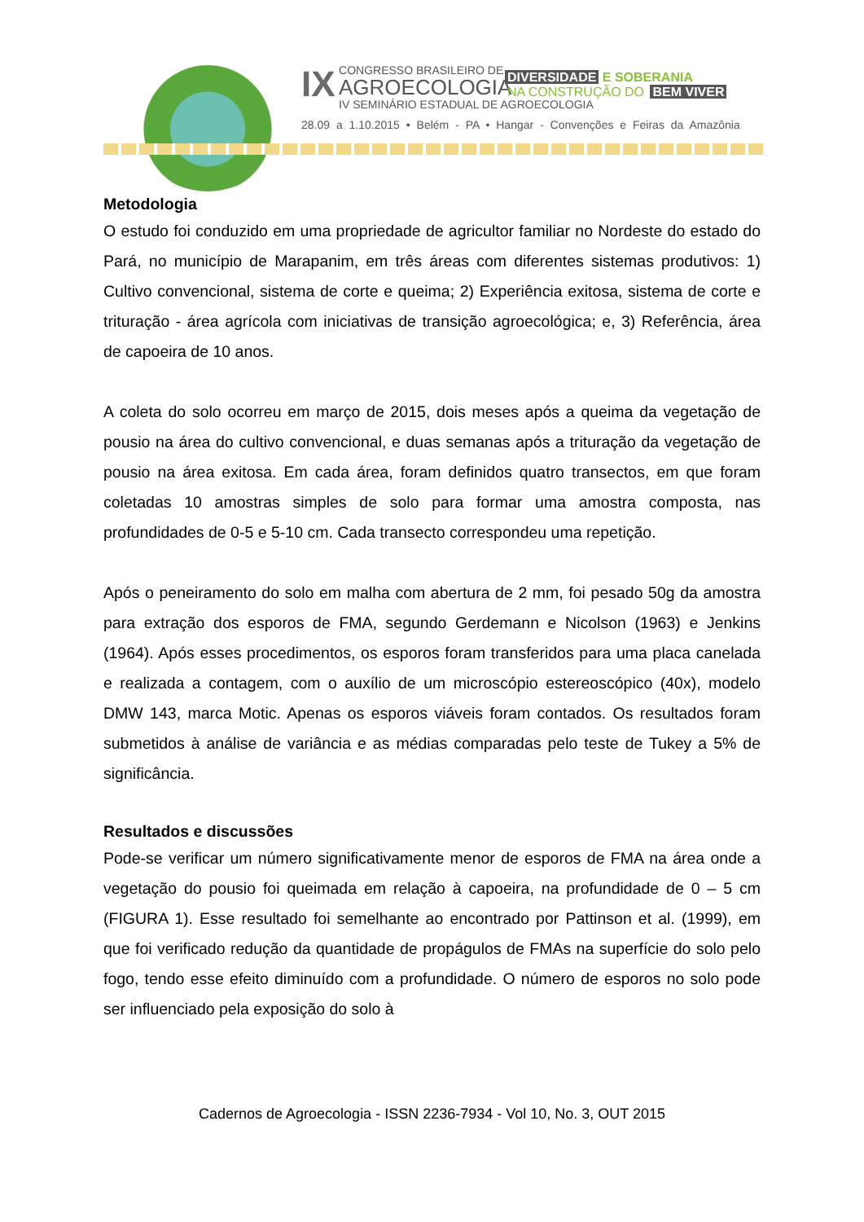IX CONGRESSO BRASILEIRO DE
AGROECOLOGIA
IV SEMINÁRIO ESTADUAL DE AGROECOLOGIA
DIVERSIDADE E SOBERANIA
NA CONSTRUÇÃO DO BEM VIVER
28.09 a 1.10.2015 • Belém - PA • Hangar - Convenções e Feiras da Amazônia
Metodologia
O estudo foi conduzido em uma propriedade de agricultor familiar no Nordeste do estado do Pará, no município de Marapanim, em três áreas com diferentes sistemas produtivos: 1) Cultivo convencional, sistema de corte e queima; 2) Experiência exitosa, sistema de corte e trituração - área agrícola com iniciativas de transição agroecológica; e, 3) Referência, área de capoeira de 10 anos.
A coleta do solo ocorreu em março de 2015, dois meses após a queima da vegetação de pousio na área do cultivo convencional, e duas semanas após a trituração da vegetação de pousio na área exitosa. Em cada área, foram definidos quatro transectos, em que foram coletadas 10 amostras simples de solo para formar uma amostra composta, nas profundidades de 0-5 e 5-10 cm. Cada transecto correspondeu uma repetição.
Após o peneiramento do solo em malha com abertura de 2 mm, foi pesado 50g da amostra para extração dos esporos de FMA, segundo Gerdemann e Nicolson (1963) e Jenkins (1964). Após esses procedimentos, os esporos foram transferidos para uma placa canelada e realizada a contagem, com o auxílio de um microscópio estereoscópico (40x), modelo DMW 143, marca Motic. Apenas os esporos viáveis foram contados. Os resultados foram submetidos à análise de variância e as médias comparadas pelo teste de Tukey a 5% de significância.
Resultados e discussões
Pode-se verificar um número significativamente menor de esporos de FMA na área onde a vegetação do pousio foi queimada em relação à capoeira, na profundidade de 0 – 5 cm (FIGURA 1). Esse resultado foi semelhante ao encontrado por Pattinson et al. (1999), em que foi verificado redução da quantidade de propágulos de FMAs na superfície do solo pelo fogo, tendo esse efeito diminuído com a profundidade. O número de esporos no solo pode ser influenciado pela exposição do solo à
Cadernos de Agroecologia - ISSN 2236-7934 - Vol 10, No. 3, OUT 2015